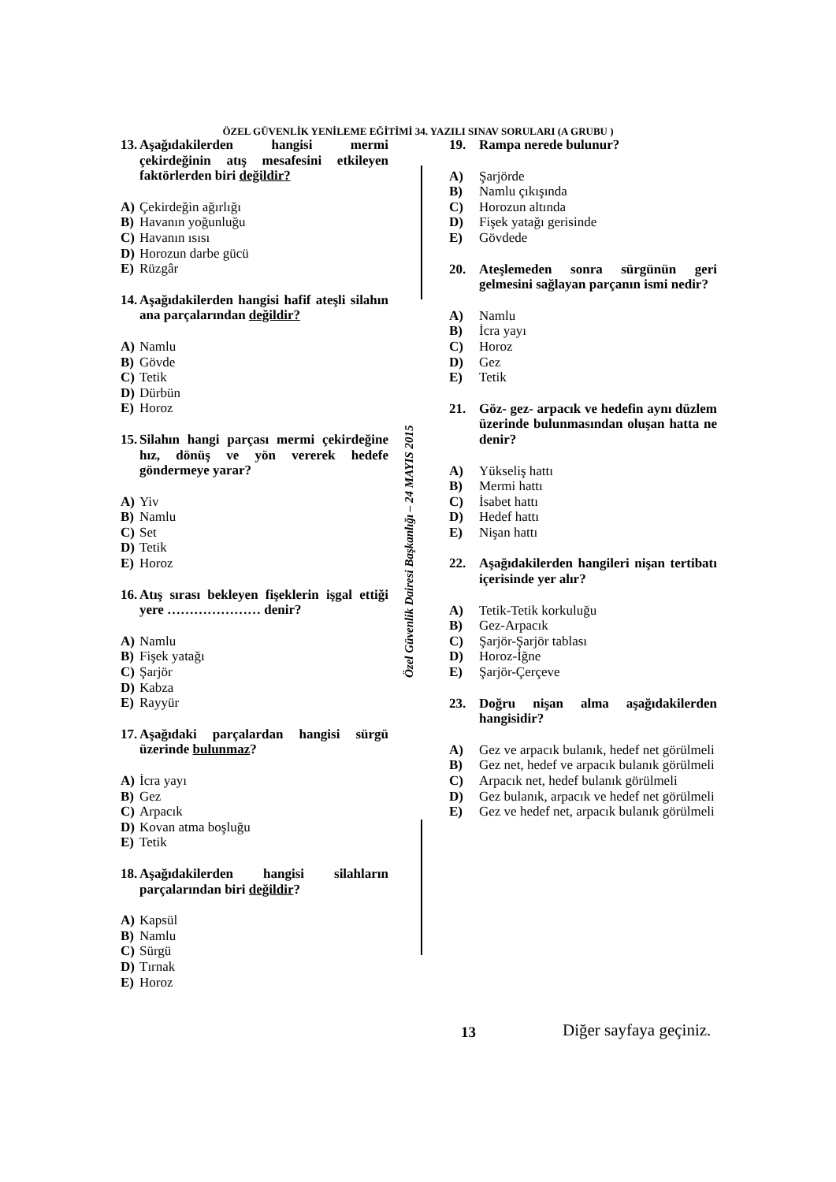ÖZEL GÜVENLİK YENİLEME EĞİTİMİ 34. YAZILI SINAV SORULARI (A GRUBU )
13. Aşağıdakilerden hangisi mermi çekirdeğinin atış mesafesini etkileyen faktörlerden biri değildir?
A) Çekirdeğin ağırlığı
B) Havanın yoğunluğu
C) Havanın ısısı
D) Horozun darbe gücü
E) Rüzgâr
14. Aşağıdakilerden hangisi hafif ateşli silahın ana parçalarından değildir?
A) Namlu
B) Gövde
C) Tetik
D) Dürbün
E) Horoz
15. Silahın hangi parçası mermi çekirdeğine hız, dönüş ve yön vererek hedefe göndermeye yarar?
A) Yiv
B) Namlu
C) Set
D) Tetik
E) Horoz
16. Atış sırası bekleyen fişeklerin işgal ettiği yere ………………… denir?
A) Namlu
B) Fişek yatağı
C) Şarjör
D) Kabza
E) Rayyür
17. Aşağıdaki parçalardan hangisi sürgü üzerinde bulunmaz?
A) İcra yayı
B) Gez
C) Arpacık
D) Kovan atma boşluğu
E) Tetik
18. Aşağıdakilerden hangisi silahların parçalarından biri değildir?
A) Kapsül
B) Namlu
C) Sürgü
D) Tırnak
E) Horoz
Özel Güvenlik Dairesi Başkanlığı – 24 MAYIS 2015
19. Rampa nerede bulunur?
A) Şarjörde
B) Namlu çıkışında
C) Horozun altında
D) Fişek yatağı gerisinde
E) Gövdede
20. Ateşlemeden sonra sürgünün geri gelmesini sağlayan parçanın ismi nedir?
A) Namlu
B) İcra yayı
C) Horoz
D) Gez
E) Tetik
21. Göz- gez- arpacık ve hedefin aynı düzlem üzerinde bulunmasından oluşan hatta ne denir?
A) Yükseliş hattı
B) Mermi hattı
C) İsabet hattı
D) Hedef hattı
E) Nişan hattı
22. Aşağıdakilerden hangileri nişan tertibatı içerisinde yer alır?
A) Tetik-Tetik korkuluğu
B) Gez-Arpacık
C) Şarjör-Şarjör tablası
D) Horoz-İğne
E) Şarjör-Çerçeve
23. Doğru nişan alma aşağıdakilerden hangisidir?
A) Gez ve arpacık bulanık, hedef net görülmeli
B) Gez net, hedef ve arpacık bulanık görülmeli
C) Arpacık net, hedef bulanık görülmeli
D) Gez bulanık, arpacık ve hedef net görülmeli
E) Gez ve hedef net, arpacık bulanık görülmeli
13 Diğer sayfaya geçiniz.